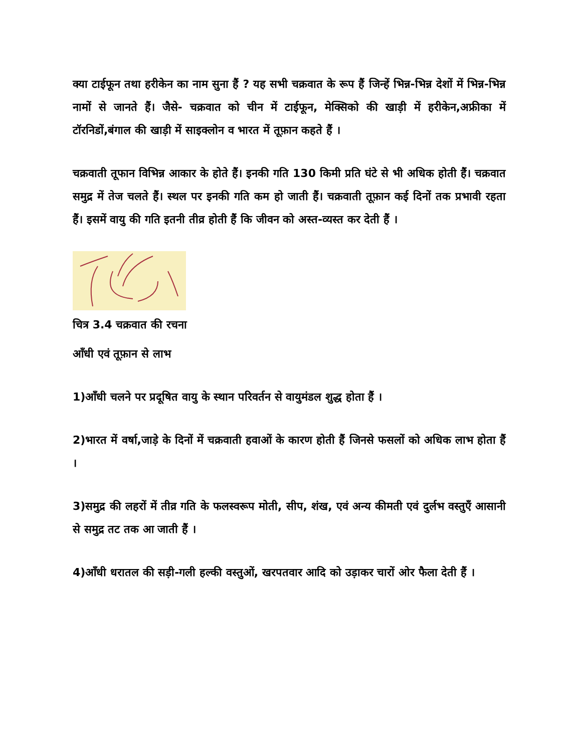क्या टाईफून तथा हरीकेन का नाम सुना हैं ? यह सभी चक्रवात के रूप हैं जिन्हें भिन्न-भिन्न देशों में भिन्न-भिन्न नामों से जानते हैं। जैसे- चक्रवात को चीन में टाईफून, मेक्सिको की खाड़ी में हरीकेन,अफ्रीका में टॉरनिडों,बंगाल की खाड़ी में साइक्लोन व भारत में तूफ़ान कहते हैं ।
चक्रवाती तूफान विभिन्न आकार के होते हैं। इनकी गति 130 किमी प्रति घंटे से भी अधिक होती हैं। चक्रवात समुद्र में तेज चलते हैं। स्थल पर इनकी गति कम हो जाती हैं। चक्रवाती तूफ़ान कई दिनों तक प्रभावी रहता हैं। इसमें वायु की गति इतनी तीव्र होती हैं कि जीवन को अस्त-व्यस्त कर देती हैं ।
चित्र 3.4 चक्रवात की रचना
आँधी एवं तूफ़ान से लाभ
1)आँधी चलने पर प्रदूषित वायु के स्थान परिवर्तन से वायुमंडल शुद्ध होता हैं ।
2)भारत में वर्षा,जाड़े के दिनों में चक्रवाती हवाओं के कारण होती हैं जिनसे फसलों को अधिक लाभ होता हैं ।
3)समुद्र की लहरों में तीव्र गति के फलस्वरूप मोती, सीप, शंख, एवं अन्य कीमती एवं दुर्लभ वस्तुएँ आसानी से समुद्र तट तक आ जाती हैं ।
4)आँधी धरातल की सड़ी-गली हल्की वस्तुओं, खरपतवार आदि को उड़ाकर चारों ओर फैला देती हैं ।